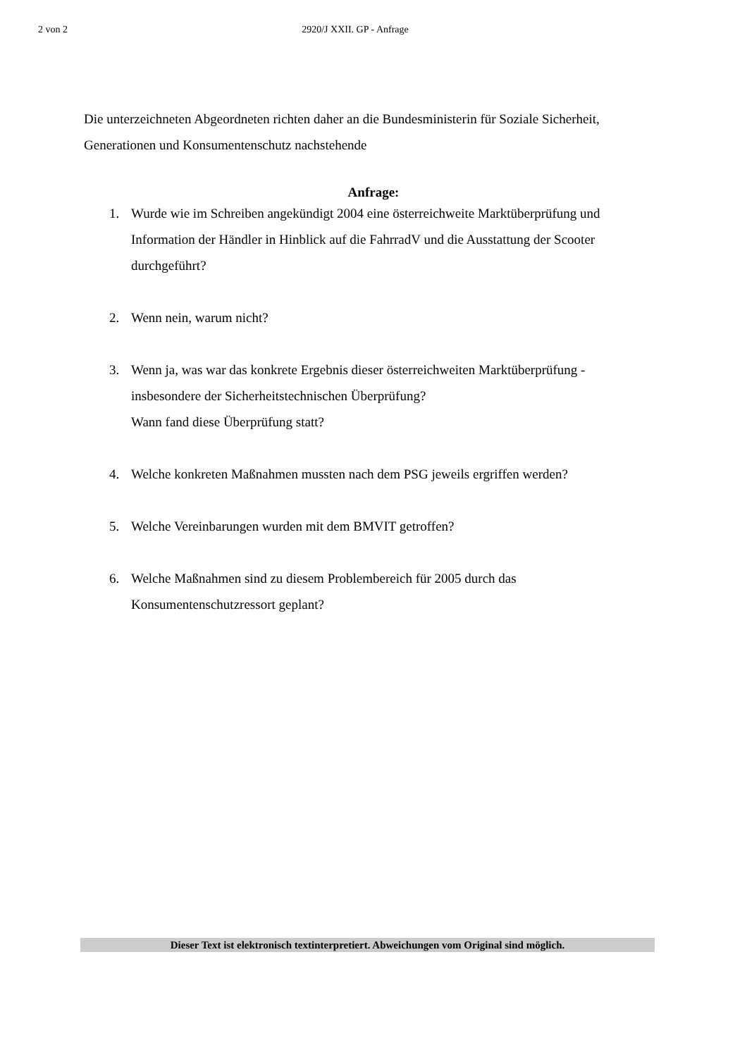2 von 2
2920/J XXII. GP - Anfrage
Die unterzeichneten Abgeordneten richten daher an die Bundesministerin für Soziale Sicherheit, Generationen und Konsumentenschutz nachstehende
Anfrage:
1. Wurde wie im Schreiben angekündigt 2004 eine österreichweite Marktüberprüfung und Information der Händler in Hinblick auf die FahrradV und die Ausstattung der Scooter durchgeführt?
2. Wenn nein, warum nicht?
3. Wenn ja, was war das konkrete Ergebnis dieser österreichweiten Marktüberprüfung - insbesondere der Sicherheitstechnischen Überprüfung?
Wann fand diese Überprüfung statt?
4. Welche konkreten Maßnahmen mussten nach dem PSG jeweils ergriffen werden?
5. Welche Vereinbarungen wurden mit dem BMVIT getroffen?
6. Welche Maßnahmen sind zu diesem Problembereich für 2005 durch das Konsumentenschutzressort geplant?
Dieser Text ist elektronisch textinterpretiert. Abweichungen vom Original sind möglich.